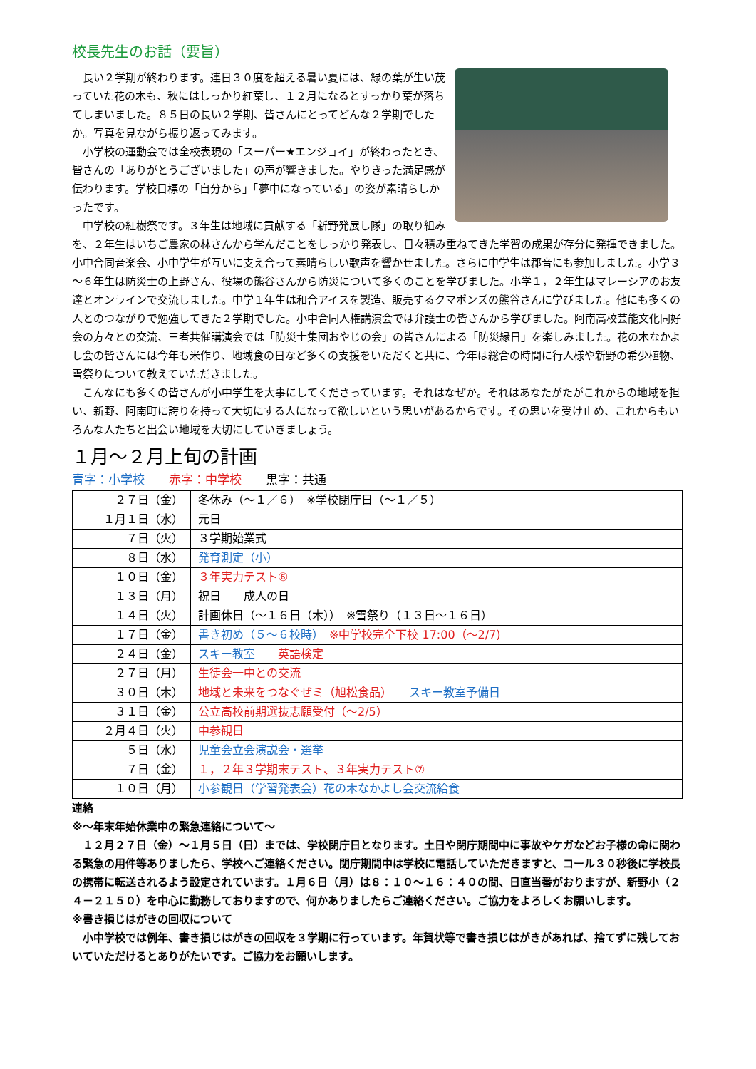校長先生のお話（要旨）
長い２学期が終わります。連日３０度を超える暑い夏には、緑の葉が生い茂っていた花の木も、秋にはしっかり紅葉し、１２月になるとすっかり葉が落ちてしまいました。８５日の長い２学期、皆さんにとってどんな２学期でしたか。写真を見ながら振り返ってみます。
小学校の運動会では全校表現の「スーパー★エンジョイ」が終わったとき、皆さんの「ありがとうございました」の声が響きました。やりきった満足感が伝わります。学校目標の「自分から」「夢中になっている」の姿が素晴らしかったです。
中学校の紅樹祭です。３年生は地域に貢献する「新野発展し隊」の取り組みを、２年生はいちご農家の林さんから学んだことをしっかり発表し、日々積み重ねてきた学習の成果が存分に発揮できました。小中合同音楽会、小中学生が互いに支え合って素晴らしい歌声を響かせました。さらに中学生は郡音にも参加しました。小学３～６年生は防災士の上野さん、役場の熊谷さんから防災について多くのことを学びました。小学１，２年生はマレーシアのお友達とオンラインで交流しました。中学１年生は和合アイスを製造、販売するクマポンズの熊谷さんに学びました。他にも多くの人とのつながりで勉強してきた２学期でした。小中合同人権講演会では弁護士の皆さんから学びました。阿南高校芸能文化同好会の方々との交流、三者共催講演会では「防災士集団おやじの会」の皆さんによる「防災縁日」を楽しみました。花の木なかよし会の皆さんには今年も米作り、地域食の日など多くの支援をいただくと共に、今年は総合の時間に行人様や新野の希少植物、雪祭りについて教えていただきました。
こんなにも多くの皆さんが小中学生を大事にしてくださっています。それはなぜか。それはあなたがたがこれからの地域を担い、新野、阿南町に誇りを持って大切にする人になって欲しいという思いがあるからです。その思いを受け止め、これからもいろんな人たちと出会い地域を大切にしていきましょう。
１月～２月上旬の計画
青字：小学校　　赤字：中学校　　黒字：共通
| ２７日（金） | 冬休み（～１／６） ※学校閉庁日（～１／５） |
| １月１日（水） | 元日 |
| ７日（火） | ３学期始業式 |
| ８日（水） | 発育測定（小） |
| １０日（金） | ３年実力テスト⑥ |
| １３日（月） | 祝日 成人の日 |
| １４日（火） | 計画休日（～１６日（木）） ※雪祭り（１３日～１６日） |
| １７日（金） | 書き初め（５～６校時） ※中学校完全下校 17:00（～2/7) |
| ２４日（金） | スキー教室 英語検定 |
| ２７日（月） | 生徒会一中との交流 |
| ３０日（木） | 地域と未来をつなぐぜミ（旭松食品） スキー教室予備日 |
| ３１日（金） | 公立高校前期選抜志願受付（～2/5） |
| ２月４日（火） | 中参観日 |
| ５日（水） | 児童会立会演説会・選挙 |
| ７日（金） | １，２年３学期末テスト、３年実力テスト⑦ |
| １０日（月） | 小参観日（学習発表会）花の木なかよし会交流給食 |
連絡
※～年末年始休業中の緊急連絡について～
１２月２７日（金）～１月５日（日）までは、学校閉庁日となります。土日や閉庁期間中に事故やケガなどお子様の命に関わる緊急の用件等ありましたら、学校へご連絡ください。閉庁期間中は学校に電話していただきますと、コール３０秒後に学校長の携帯に転送されるよう設定されています。１月６日（月）は８：１０～１６：４０の間、日直当番がおりますが、新野小（２４－２１５０）を中心に勤務しておりますので、何かありましたらご連絡ください。ご協力をよろしくお願いします。
※書き損じはがきの回収について
小中学校では例年、書き損じはがきの回収を３学期に行っています。年賀状等で書き損じはがきがあれば、捨てずに残しておいていただけるとありがたいです。ご協力をお願いします。